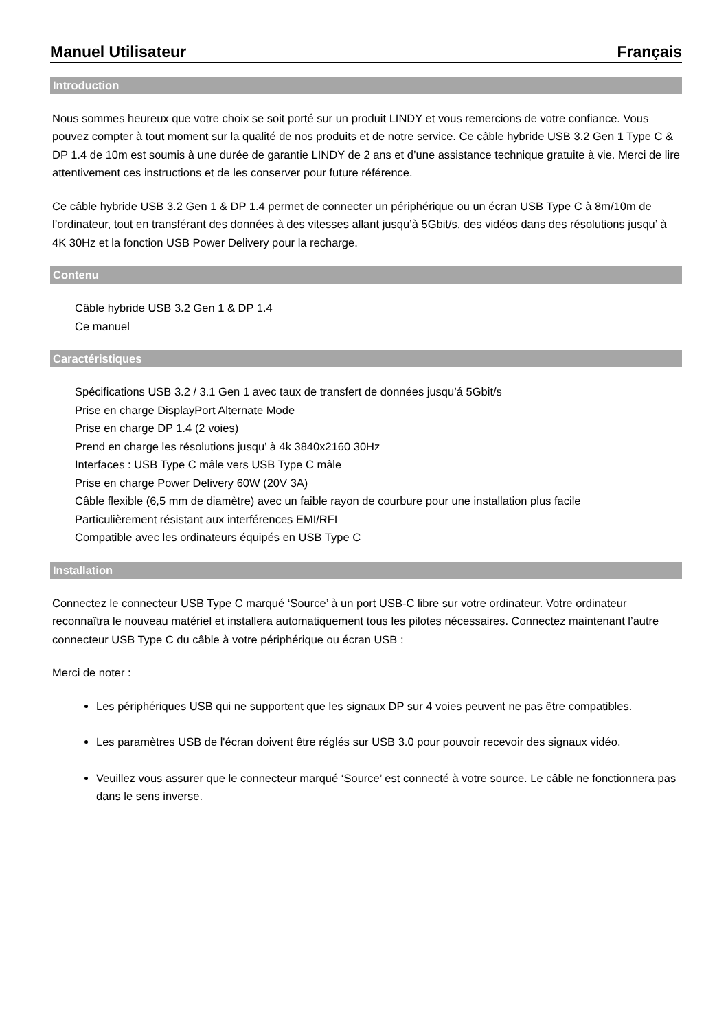Manuel Utilisateur Français
Introduction
Nous sommes heureux que votre choix se soit porté sur un produit LINDY et vous remercions de votre confiance. Vous pouvez compter à tout moment sur la qualité de nos produits et de notre service. Ce câble hybride USB 3.2 Gen 1 Type C & DP 1.4 de 10m est soumis à une durée de garantie LINDY de 2 ans et d’une assistance technique gratuite à vie. Merci de lire attentivement ces instructions et de les conserver pour future référence.
Ce câble hybride USB 3.2 Gen 1 & DP 1.4 permet de connecter un périphérique ou un écran USB Type C à 8m/10m de l’ordinateur, tout en transférant des données à des vitesses allant jusqu’à 5Gbit/s, des vidéos dans des résolutions jusqu’ à 4K 30Hz et la fonction USB Power Delivery pour la recharge.
Contenu
Câble hybride USB 3.2 Gen 1 & DP 1.4
Ce manuel
Caractéristiques
Spécifications USB 3.2 / 3.1 Gen 1 avec taux de transfert de données jusqu’á 5Gbit/s
Prise en charge DisplayPort Alternate Mode
Prise en charge DP 1.4 (2 voies)
Prend en charge les résolutions jusqu’ à 4k 3840x2160 30Hz
Interfaces : USB Type C mâle vers USB Type C mâle
Prise en charge Power Delivery 60W (20V 3A)
Câble flexible (6,5 mm de diamètre) avec un faible rayon de courbure pour une installation plus facile
Particulièrement résistant aux interférences EMI/RFI
Compatible avec les ordinateurs équipés en USB Type C
Installation
Connectez le connecteur USB Type C marqué ‘Source’ à un port USB-C libre sur votre ordinateur. Votre ordinateur reconnaîtra le nouveau matériel et installera automatiquement tous les pilotes nécessaires. Connectez maintenant l’autre connecteur USB Type C du câble à votre périphérique ou écran USB :
Merci de noter :
Les périphériques USB qui ne supportent que les signaux DP sur 4 voies peuvent ne pas être compatibles.
Les paramètres USB de l'écran doivent être réglés sur USB 3.0 pour pouvoir recevoir des signaux vidéo.
Veuillez vous assurer que le connecteur marqué ‘Source’ est connecté à votre source. Le câble ne fonctionnera pas dans le sens inverse.